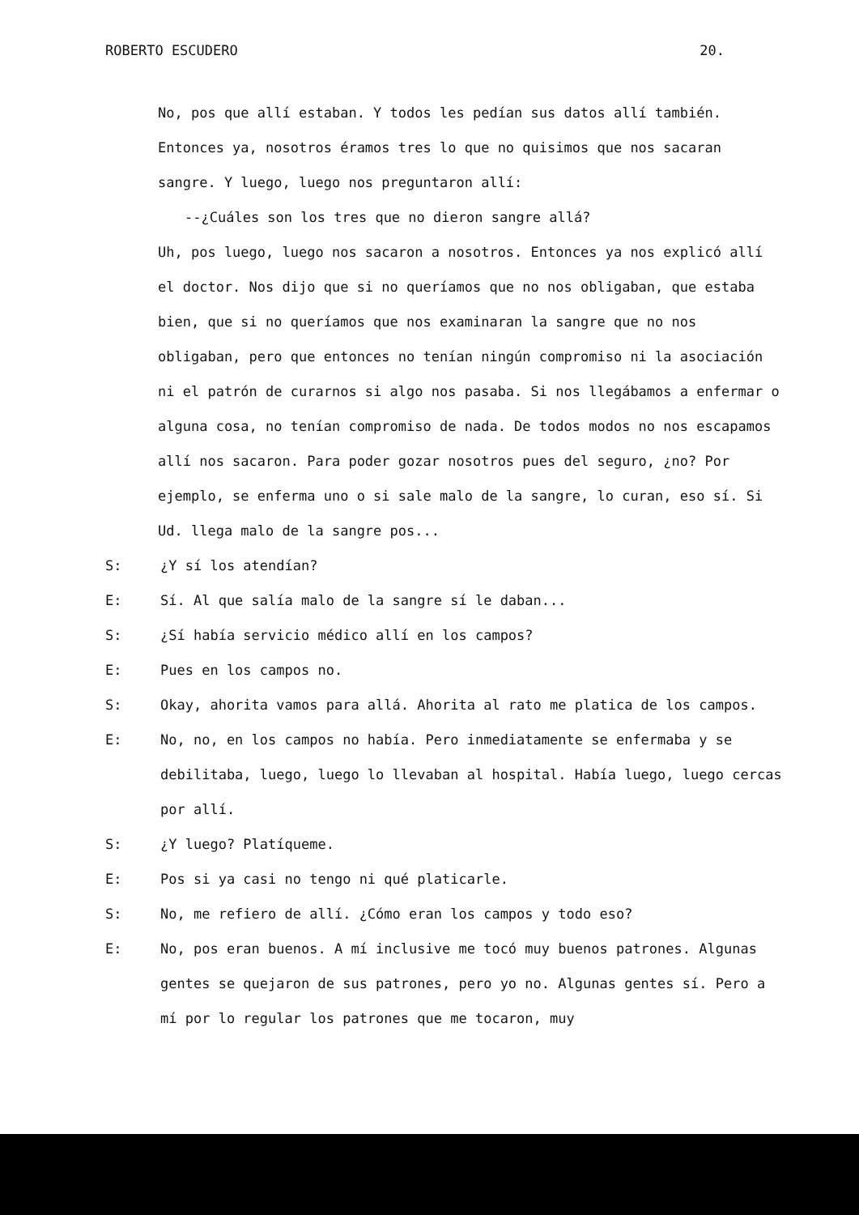ROBERTO ESCUDERO 20.
No, pos que allí estaban. Y todos les pedían sus datos allí también. Entonces ya, nosotros éramos tres lo que no quisimos que nos sacaran sangre. Y luego, luego nos preguntaron allí:
--¿Cuáles son los tres que no dieron sangre allá?
Uh, pos luego, luego nos sacaron a nosotros. Entonces ya nos explicó allí el doctor. Nos dijo que si no queríamos que no nos obligaban, que estaba bien, que si no queríamos que nos examinaran la sangre que no nos obligaban, pero que entonces no tenían ningún compromiso ni la asociación ni el patrón de curarnos si algo nos pasaba. Si nos llegábamos a enfermar o alguna cosa, no tenían compromiso de nada. De todos modos no nos escapamos allí nos sacaron. Para poder gozar nosotros pues del seguro, ¿no? Por ejemplo, se enferma uno o si sale malo de la sangre, lo curan, eso sí. Si Ud. llega malo de la sangre pos...
S: ¿Y sí los atendían?
E: Sí. Al que salía malo de la sangre sí le daban...
S: ¿Sí había servicio médico allí en los campos?
E: Pues en los campos no.
S: Okay, ahorita vamos para allá. Ahorita al rato me platica de los campos.
E: No, no, en los campos no había. Pero inmediatamente se enfermaba y se debilitaba, luego, luego lo llevaban al hospital. Había luego, luego cercas por allí.
S: ¿Y luego? Platíqueme.
E: Pos si ya casi no tengo ni qué platicarle.
S: No, me refiero de allí. ¿Cómo eran los campos y todo eso?
E: No, pos eran buenos. A mí inclusive me tocó muy buenos patrones. Algunas gentes se quejaron de sus patrones, pero yo no. Algunas gentes sí. Pero a mí por lo regular los patrones que me tocaron, muy